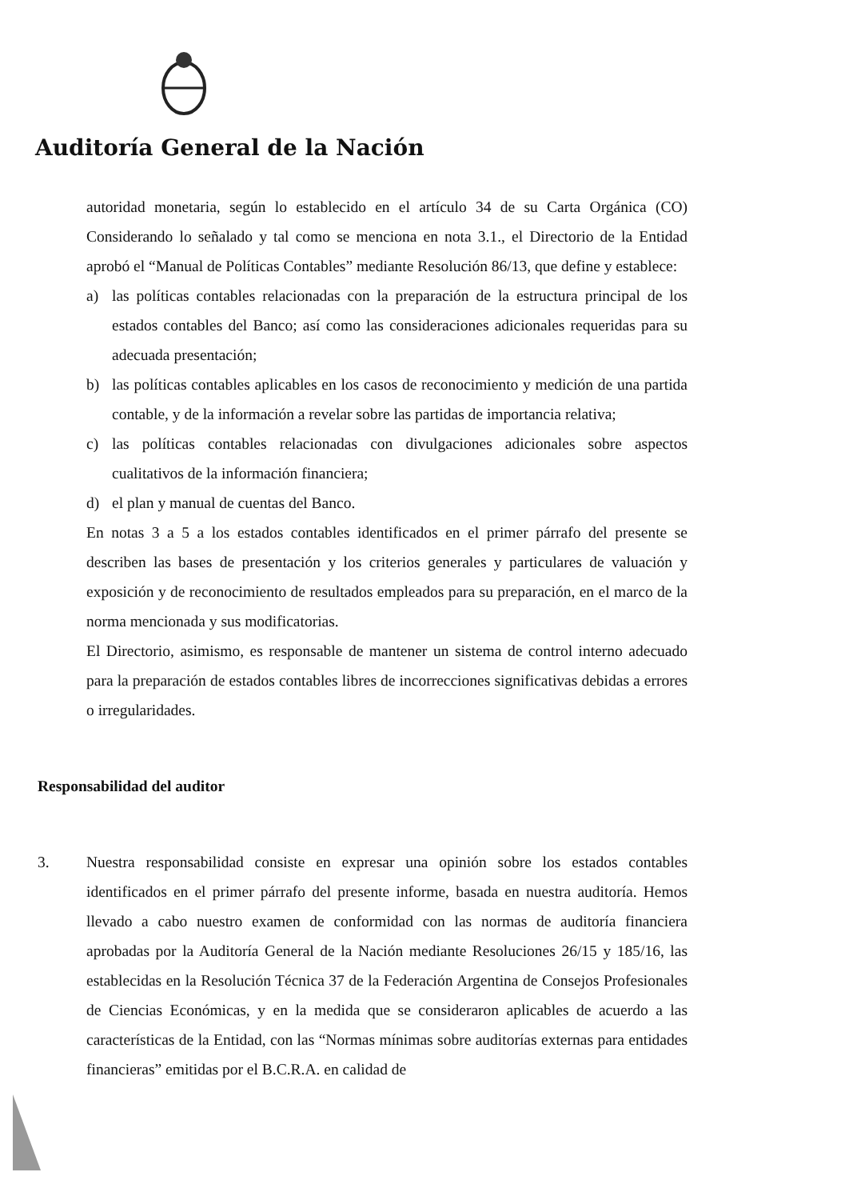Auditoría General de la Nación
autoridad monetaria, según lo establecido en el artículo 34 de su Carta Orgánica (CO) Considerando lo señalado y tal como se menciona en nota 3.1., el Directorio de la Entidad aprobó el “Manual de Políticas Contables” mediante Resolución 86/13, que define y establece:
a) las políticas contables relacionadas con la preparación de la estructura principal de los estados contables del Banco; así como las consideraciones adicionales requeridas para su adecuada presentación;
b) las políticas contables aplicables en los casos de reconocimiento y medición de una partida contable, y de la información a revelar sobre las partidas de importancia relativa;
c) las políticas contables relacionadas con divulgaciones adicionales sobre aspectos cualitativos de la información financiera;
d) el plan y manual de cuentas del Banco.
En notas 3 a 5 a los estados contables identificados en el primer párrafo del presente se describen las bases de presentación y los criterios generales y particulares de valuación y exposición y de reconocimiento de resultados empleados para su preparación, en el marco de la norma mencionada y sus modificatorias.
El Directorio, asimismo, es responsable de mantener un sistema de control interno adecuado para la preparación de estados contables libres de incorrecciones significativas debidas a errores o irregularidades.
Responsabilidad del auditor
3. Nuestra responsabilidad consiste en expresar una opinión sobre los estados contables identificados en el primer párrafo del presente informe, basada en nuestra auditoría. Hemos llevado a cabo nuestro examen de conformidad con las normas de auditoría financiera aprobadas por la Auditoría General de la Nación mediante Resoluciones 26/15 y 185/16, las establecidas en la Resolución Técnica 37 de la Federación Argentina de Consejos Profesionales de Ciencias Económicas, y en la medida que se consideraron aplicables de acuerdo a las características de la Entidad, con las “Normas mínimas sobre auditorías externas para entidades financieras” emitidas por el B.C.R.A. en calidad de